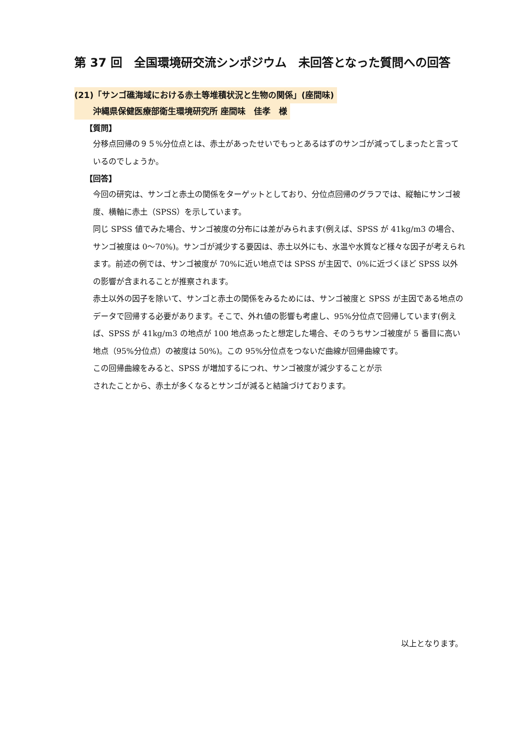第 37 回　全国環境研交流シンポジウム　未回答となった質問への回答
(21)「サンゴ礁海域における赤土等堆積状況と生物の関係」(座間味)
沖縄県保健医療部衛生環境研究所 座間味　佳孝　様
【質問】
分移点回帰の９５%分位点とは、赤土があったせいでもっとあるはずのサンゴが減ってしまったと言っているのでしょうか。
【回答】
今回の研究は、サンゴと赤土の関係をターゲットとしており、分位点回帰のグラフでは、縦軸にサンゴ被度、横軸に赤土（SPSS）を示しています。
同じ SPSS 値でみた場合、サンゴ被度の分布には差がみられます(例えば、SPSS が 41kg/m3 の場合、サンゴ被度は 0～70%)。サンゴが減少する要因は、赤土以外にも、水温や水質など様々な因子が考えられます。前述の例では、サンゴ被度が 70%に近い地点では SPSS が主因で、0%に近づくほど SPSS 以外の影響が含まれることが推察されます。
赤土以外の因子を除いて、サンゴと赤土の関係をみるためには、サンゴ被度と SPSS が主因である地点のデータで回帰する必要があります。そこで、外れ値の影響も考慮し、95%分位点で回帰しています(例えば、SPSS が 41kg/m3 の地点が 100 地点あったと想定した場合、そのうちサンゴ被度が 5 番目に高い地点（95%分位点）の被度は 50%)。この 95%分位点をつないだ曲線が回帰曲線です。
この回帰曲線をみると、SPSS が増加するにつれ、サンゴ被度が減少することが示
されたことから、赤土が多くなるとサンゴが減ると結論づけております。
以上となります。